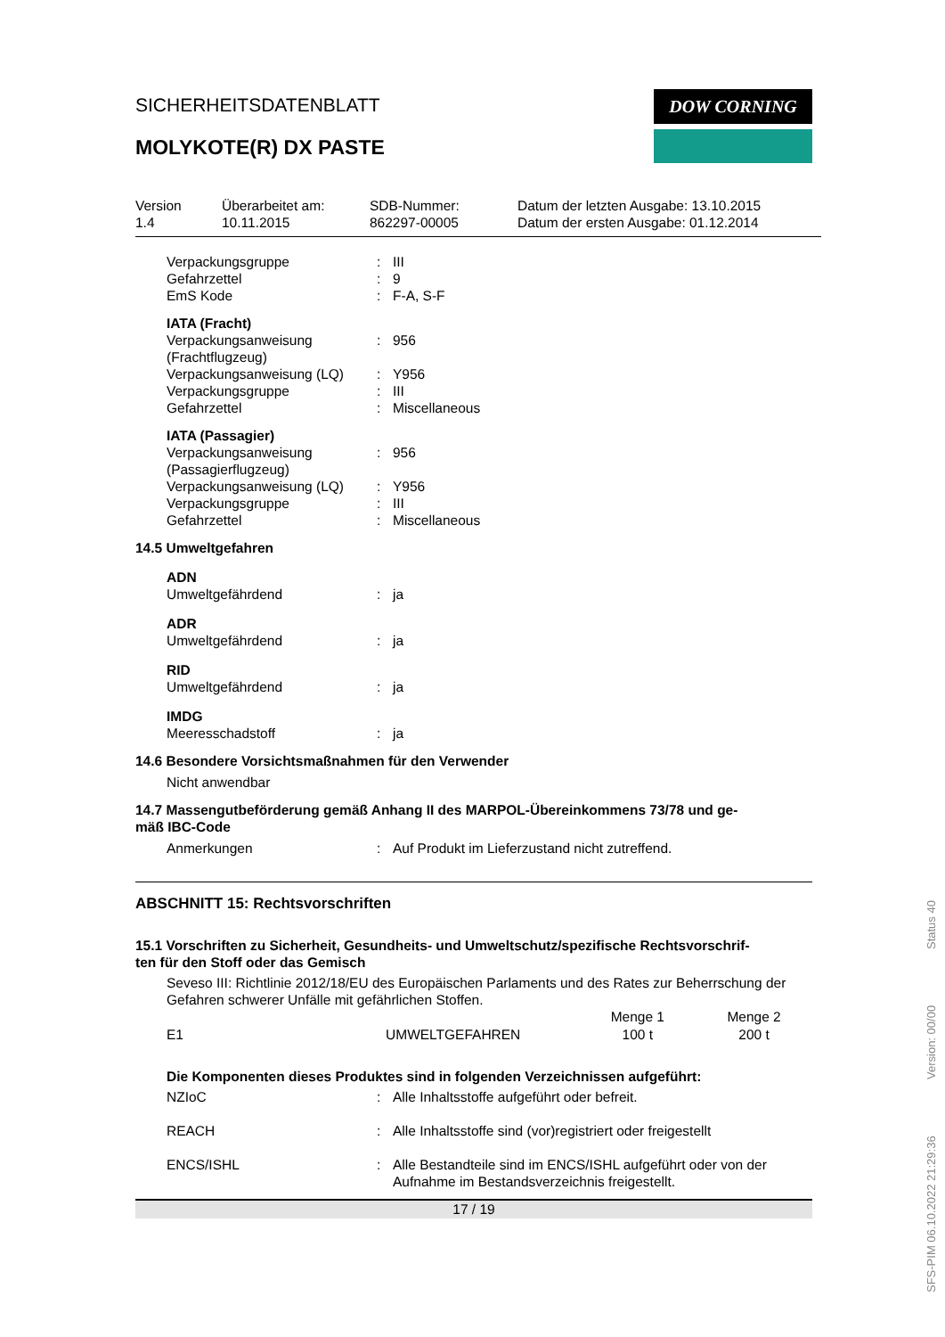SICHERHEITSDATENBLATT
MOLYKOTE(R) DX PASTE
DOW CORNING
Version
1.4
Überarbeitet am:
10.11.2015
SDB-Nummer:
862297-00005
Datum der letzten Ausgabe: 13.10.2015
Datum der ersten Ausgabe: 01.12.2014
| Verpackungsgruppe | : | III |
| Gefahrzettel | : | 9 |
| EmS Kode | : | F-A, S-F |
| IATA (Fracht) | | |
| Verpackungsanweisung (Frachtflugzeug) | : | 956 |
| Verpackungsanweisung (LQ) | : | Y956 |
| Verpackungsgruppe | : | III |
| Gefahrzettel | : | Miscellaneous |
| IATA (Passagier) | | |
| Verpackungsanweisung (Passagierflugzeug) | : | 956 |
| Verpackungsanweisung (LQ) | : | Y956 |
| Verpackungsgruppe | : | III |
| Gefahrzettel | : | Miscellaneous |
14.5 Umweltgefahren
| ADN Umweltgefährdend | : | ja |
| ADR Umweltgefährdend | : | ja |
| RID Umweltgefährdend | : | ja |
| IMDG Meeresschadstoff | : | ja |
14.6 Besondere Vorsichtsmaßnahmen für den Verwender
Nicht anwendbar
14.7 Massengutbeförderung gemäß Anhang II des MARPOL-Übereinkommens 73/78 und ge-
mäß IBC-Code
| Anmerkungen | : | Auf Produkt im Lieferzustand nicht zutreffend. |
ABSCHNITT 15: Rechtsvorschriften
15.1 Vorschriften zu Sicherheit, Gesundheits- und Umweltschutz/spezifische Rechtsvorschrif-
ten für den Stoff oder das Gemisch
Seveso III: Richtlinie 2012/18/EU des Europäischen Parlaments und des Rates zur Beherrschung der Gefahren schwerer Unfälle mit gefährlichen Stoffen.
| | | Menge 1 | Menge 2 |
| --- | --- | --- | --- |
| E1 | UMWELTGEFAHREN | 100 t | 200 t |
Die Komponenten dieses Produktes sind in folgenden Verzeichnissen aufgeführt:
| NZIoC | : | Alle Inhaltsstoffe aufgeführt oder befreit. |
| REACH | : | Alle Inhaltsstoffe sind (vor)registriert oder freigestellt |
| ENCS/ISHL | : | Alle Bestandteile sind im ENCS/ISHL aufgeführt oder von der Aufnahme im Bestandsverzeichnis freigestellt. |
17 / 19
SFS-PIM 06.10.2022 21:29:36 Version: 00/00 Status 40